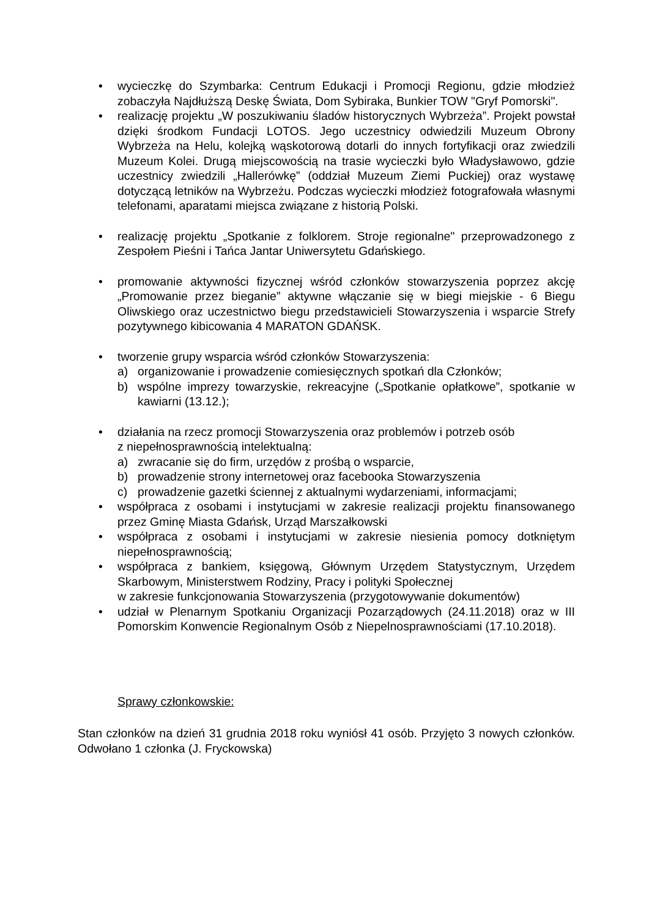• wycieczkę do Szymbarka: Centrum Edukacji i Promocji Regionu, gdzie młodzież zobaczyła Najdłuższą Deskę Świata, Dom Sybiraka, Bunkier TOW "Gryf Pomorski".
• realizację projektu „W poszukiwaniu śladów historycznych Wybrzeża”. Projekt powstał dzięki środkom Fundacji LOTOS. Jego uczestnicy odwiedzili Muzeum Obrony Wybrzeża na Helu, kolejką wąskotorową dotarli do innych fortyfikacji oraz zwiedzili Muzeum Kolei. Drugą miejscowością na trasie wycieczki było Władysławowo, gdzie uczestnicy zwiedzili „Hallerówkę” (oddział Muzeum Ziemi Puckiej) oraz wystawę dotyczącą letników na Wybrzeżu. Podczas wycieczki młodzież fotografowała własnymi telefonami, aparatami miejsca związane z historią Polski.
• realizację projektu „Spotkanie z folklorem. Stroje regionalne" przeprowadzonego z Zespołem Pieśni i Tańca Jantar Uniwersytetu Gdańskiego.
• promowanie aktywności fizycznej wśród członków stowarzyszenia poprzez akcję „Promowanie przez bieganie” aktywne włączanie się w biegi miejskie - 6 Biegu Oliwskiego oraz uczestnictwo biegu przedstawicieli Stowarzyszenia i wsparcie Strefy pozytywnego kibicowania 4 MARATON GDAŃSK.
• tworzenie grupy wsparcia wśród członków Stowarzyszenia:
a) organizowanie i prowadzenie comiesięcznych spotkań dla Członków;
b) wspólne imprezy towarzyskie, rekreacyjne („Spotkanie opłatkowe”, spotkanie w kawiarni (13.12.);
• działania na rzecz promocji Stowarzyszenia oraz problemów i potrzeb osób
z niepełnosprawnością intelektualną:
a) zwracanie się do firm, urzędów z prośbą o wsparcie,
b) prowadzenie strony internetowej oraz facebooka Stowarzyszenia
c) prowadzenie gazetki ściennej z aktualnymi wydarzeniami, informacjami;
• współpraca z osobami i instytucjami w zakresie realizacji projektu finansowanego przez Gminę Miasta Gdańsk, Urząd Marszałkowski
• współpraca z osobami i instytucjami w zakresie niesienia pomocy dotkniętym niepełnosprawnością;
• współpraca z bankiem, księgową, Głównym Urzędem Statystycznym, Urzędem Skarbowym, Ministerstwem Rodziny, Pracy i polityki Społecznej
w zakresie funkcjonowania Stowarzyszenia (przygotowywanie dokumentów)
• udział w Plenarnym Spotkaniu Organizacji Pozarządowych (24.11.2018) oraz w III Pomorskim Konwencie Regionalnym Osób z Niepelnosprawnościami (17.10.2018).
Sprawy członkowskie:
Stan członków na dzień 31 grudnia 2018 roku wyniósł 41 osób. Przyjęto 3 nowych członków. Odwołano 1 członka (J. Fryckowska)